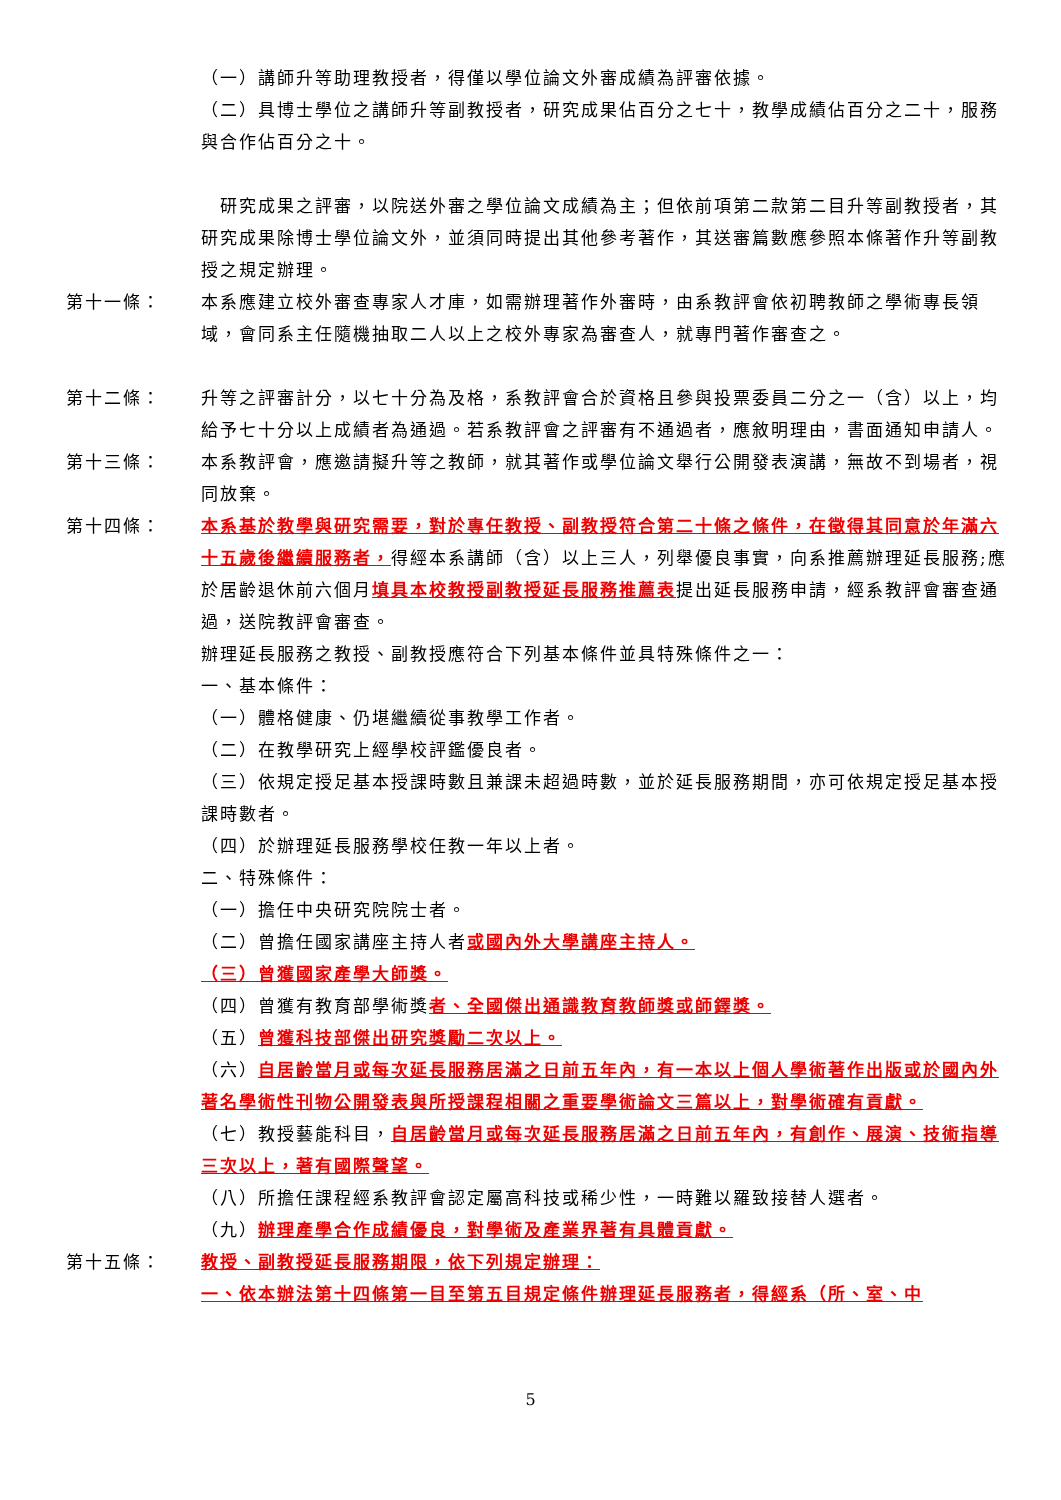（一）講師升等助理教授者，得僅以學位論文外審成績為評審依據。
（二）具博士學位之講師升等副教授者，研究成果佔百分之七十，教學成績佔百分之二十，服務與合作佔百分之十。
　研究成果之評審，以院送外審之學位論文成績為主；但依前項第二款第二目升等副教授者，其研究成果除博士學位論文外，並須同時提出其他參考著作，其送審篇數應參照本條著作升等副教授之規定辦理。
第十一條： 本系應建立校外審查專家人才庫，如需辦理著作外審時，由系教評會依初聘教師之學術專長領域，會同系主任隨機抽取二人以上之校外專家為審查人，就專門著作審查之。
第十二條： 升等之評審計分，以七十分為及格，系教評會合於資格且參與投票委員二分之一（含）以上，均給予七十分以上成績者為通過。若系教評會之評審有不通過者，應敘明理由，書面通知申請人。
第十三條： 本系教評會，應邀請擬升等之教師，就其著作或學位論文舉行公開發表演講，無故不到場者，視同放棄。
第十四條： 本系基於教學與研究需要，對於專任教授、副教授符合第二十條之條件，在徵得其同意於年滿六十五歲後繼續服務者，得經本系講師（含）以上三人，列舉優良事實，向系推薦辦理延長服務;應於居齡退休前六個月填具本校教授副教授延長服務推薦表提出延長服務申請，經系教評會審查通過，送院教評會審查。
辦理延長服務之教授、副教授應符合下列基本條件並具特殊條件之一：
一、基本條件：
（一）體格健康、仍堪繼續從事教學工作者。
（二）在教學研究上經學校評鑑優良者。
（三）依規定授足基本授課時數且兼課未超過時數，並於延長服務期間，亦可依規定授足基本授課時數者。
（四）於辦理延長服務學校任教一年以上者。
二、特殊條件：
（一）擔任中央研究院院士者。
（二）曾擔任國家講座主持人者或國內外大學講座主持人。
（三）曾獲國家產學大師獎。
（四）曾獲有教育部學術獎者、全國傑出通識教育教師獎或師鐸獎。
（五）曾獲科技部傑出研究獎勵二次以上。
（六）自居齡當月或每次延長服務居滿之日前五年內，有一本以上個人學術著作出版或於國內外著名學術性刊物公開發表與所授課程相關之重要學術論文三篇以上，對學術確有貢獻。
（七）教授藝能科目，自居齡當月或每次延長服務居滿之日前五年內，有創作、展演、技術指導三次以上，著有國際聲望。
（八）所擔任課程經系教評會認定屬高科技或稀少性，一時難以羅致接替人選者。
（九）辦理產學合作成績優良，對學術及產業界著有具體貢獻。
第十五條： 教授、副教授延長服務期限，依下列規定辦理：
一、依本辦法第十四條第一目至第五目規定條件辦理延長服務者，得經系（所、室、中
5